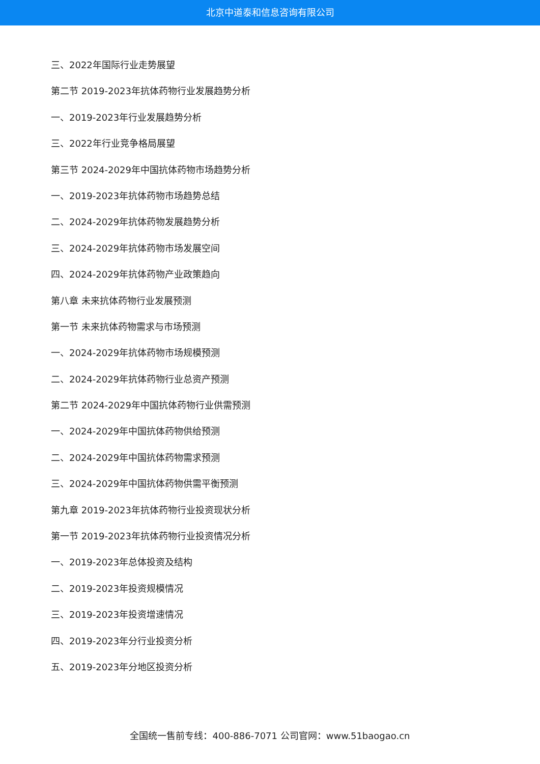北京中道泰和信息咨询有限公司
三、2022年国际行业走势展望
第二节 2019-2023年抗体药物行业发展趋势分析
一、2019-2023年行业发展趋势分析
三、2022年行业竞争格局展望
第三节 2024-2029年中国抗体药物市场趋势分析
一、2019-2023年抗体药物市场趋势总结
二、2024-2029年抗体药物发展趋势分析
三、2024-2029年抗体药物市场发展空间
四、2024-2029年抗体药物产业政策趋向
第八章 未来抗体药物行业发展预测
第一节 未来抗体药物需求与市场预测
一、2024-2029年抗体药物市场规模预测
二、2024-2029年抗体药物行业总资产预测
第二节 2024-2029年中国抗体药物行业供需预测
一、2024-2029年中国抗体药物供给预测
二、2024-2029年中国抗体药物需求预测
三、2024-2029年中国抗体药物供需平衡预测
第九章 2019-2023年抗体药物行业投资现状分析
第一节 2019-2023年抗体药物行业投资情况分析
一、2019-2023年总体投资及结构
二、2019-2023年投资规模情况
三、2019-2023年投资增速情况
四、2019-2023年分行业投资分析
五、2019-2023年分地区投资分析
全国统一售前专线：400-886-7071 公司官网：www.51baogao.cn